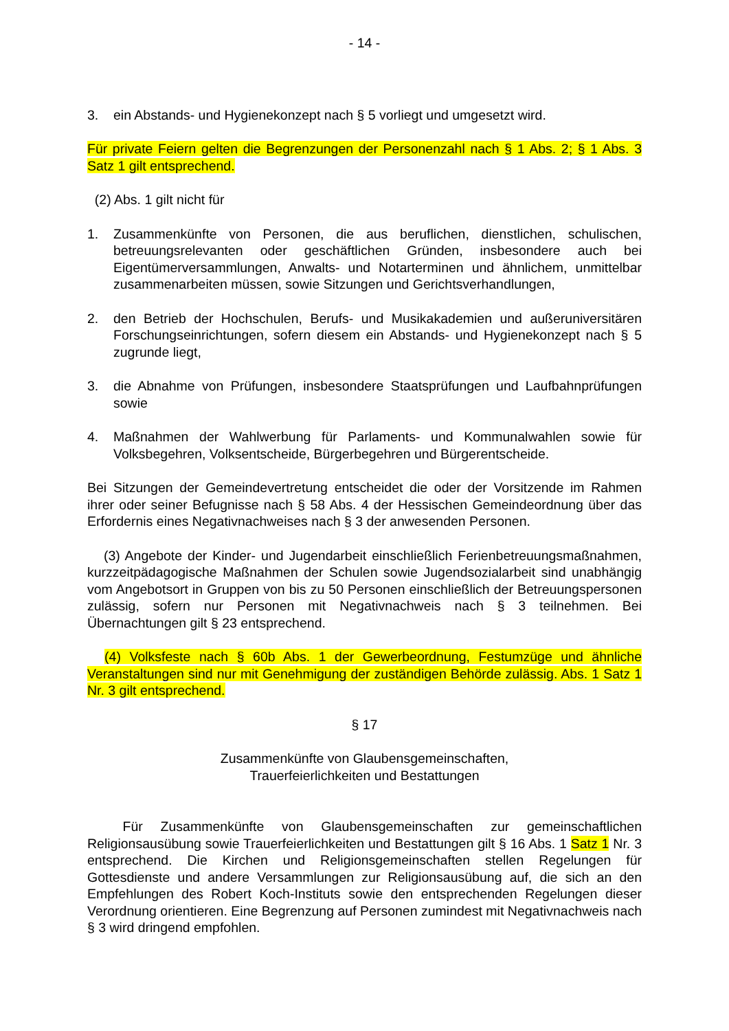- 14 -
3. ein Abstands- und Hygienekonzept nach § 5 vorliegt und umgesetzt wird.
Für private Feiern gelten die Begrenzungen der Personenzahl nach § 1 Abs. 2; § 1 Abs. 3 Satz 1 gilt entsprechend.
(2) Abs. 1 gilt nicht für
1. Zusammenkünfte von Personen, die aus beruflichen, dienstlichen, schulischen, betreuungsrelevanten oder geschäftlichen Gründen, insbesondere auch bei Eigentümerversammlungen, Anwalts- und Notarterminen und ähnlichem, unmittelbar zusammenarbeiten müssen, sowie Sitzungen und Gerichtsverhandlungen,
2. den Betrieb der Hochschulen, Berufs- und Musikakademien und außeruniversitären Forschungseinrichtungen, sofern diesem ein Abstands- und Hygienekonzept nach § 5 zugrunde liegt,
3. die Abnahme von Prüfungen, insbesondere Staatsprüfungen und Laufbahnprüfungen sowie
4. Maßnahmen der Wahlwerbung für Parlaments- und Kommunalwahlen sowie für Volksbegehren, Volksentscheide, Bürgerbegehren und Bürgerentscheide.
Bei Sitzungen der Gemeindevertretung entscheidet die oder der Vorsitzende im Rahmen ihrer oder seiner Befugnisse nach § 58 Abs. 4 der Hessischen Gemeindeordnung über das Erfordernis eines Negativnachweises nach § 3 der anwesenden Personen.
(3) Angebote der Kinder- und Jugendarbeit einschließlich Ferienbetreuungsmaßnahmen, kurzzeitpädagogische Maßnahmen der Schulen sowie Jugendsozialarbeit sind unabhängig vom Angebotsort in Gruppen von bis zu 50 Personen einschließlich der Betreuungspersonen zulässig, sofern nur Personen mit Negativnachweis nach § 3 teilnehmen. Bei Übernachtungen gilt § 23 entsprechend.
(4) Volksfeste nach § 60b Abs. 1 der Gewerbeordnung, Festumzüge und ähnliche Veranstaltungen sind nur mit Genehmigung der zuständigen Behörde zulässig. Abs. 1 Satz 1 Nr. 3 gilt entsprechend.
§ 17
Zusammenkünfte von Glaubensgemeinschaften,
Trauerfeierlichkeiten und Bestattungen
Für Zusammenkünfte von Glaubensgemeinschaften zur gemeinschaftlichen Religionsausübung sowie Trauerfeierlichkeiten und Bestattungen gilt § 16 Abs. 1 Satz 1 Nr. 3 entsprechend. Die Kirchen und Religionsgemeinschaften stellen Regelungen für Gottesdienste und andere Versammlungen zur Religionsausübung auf, die sich an den Empfehlungen des Robert Koch-Instituts sowie den entsprechenden Regelungen dieser Verordnung orientieren. Eine Begrenzung auf Personen zumindest mit Negativnachweis nach § 3 wird dringend empfohlen.